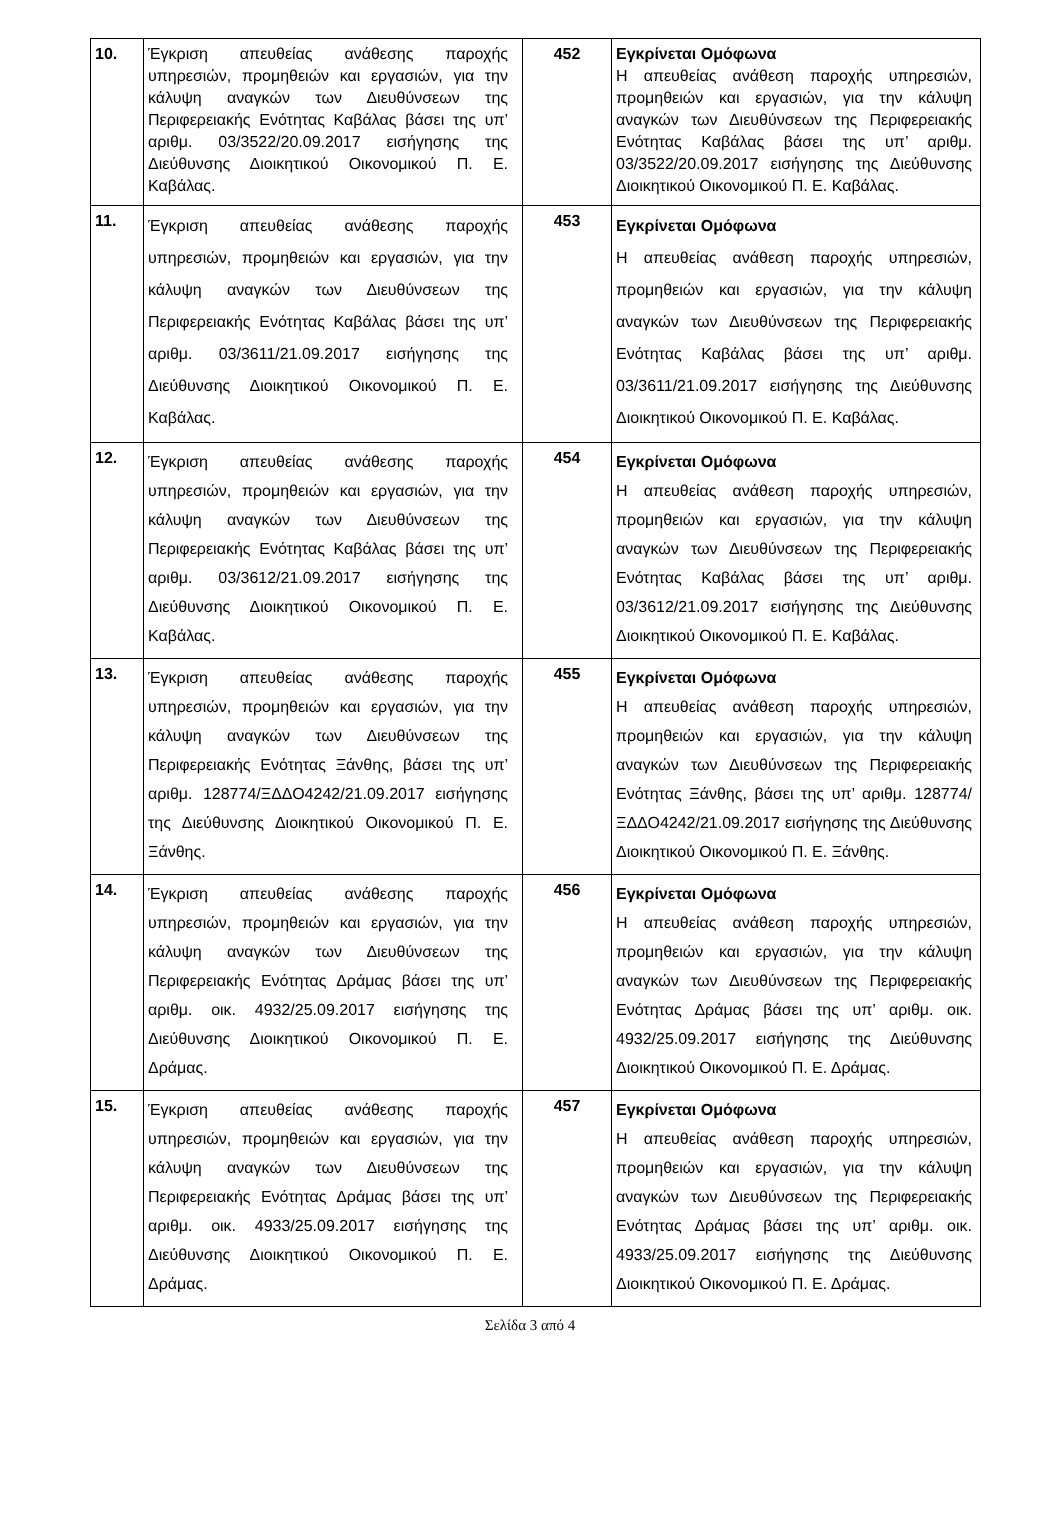| 10. | Έγκριση απευθείας ανάθεσης παροχής υπηρεσιών, προμηθειών και εργασιών, για την κάλυψη αναγκών των Διευθύνσεων της Περιφερειακής Ενότητας Καβάλας βάσει της υπ’ αριθμ. 03/3522/20.09.2017 εισήγησης της Διεύθυνσης Διοικητικού Οικονομικού Π. Ε. Καβάλας. | 452 | Εγκρίνεται Ομόφωνα Η απευθείας ανάθεση παροχής υπηρεσιών, προμηθειών και εργασιών, για την κάλυψη αναγκών των Διευθύνσεων της Περιφερειακής Ενότητας Καβάλας βάσει της υπ’ αριθμ. 03/3522/20.09.2017 εισήγησης της Διεύθυνσης Διοικητικού Οικονομικού Π. Ε. Καβάλας. |
| 11. | Έγκριση απευθείας ανάθεσης παροχής υπηρεσιών, προμηθειών και εργασιών, για την κάλυψη αναγκών των Διευθύνσεων της Περιφερειακής Ενότητας Καβάλας βάσει της υπ’ αριθμ. 03/3611/21.09.2017 εισήγησης της Διεύθυνσης Διοικητικού Οικονομικού Π. Ε. Καβάλας. | 453 | Εγκρίνεται Ομόφωνα Η απευθείας ανάθεση παροχής υπηρεσιών, προμηθειών και εργασιών, για την κάλυψη αναγκών των Διευθύνσεων της Περιφερειακής Ενότητας Καβάλας βάσει της υπ’ αριθμ. 03/3611/21.09.2017 εισήγησης της Διεύθυνσης Διοικητικού Οικονομικού Π. Ε. Καβάλας. |
| 12. | Έγκριση απευθείας ανάθεσης παροχής υπηρεσιών, προμηθειών και εργασιών, για την κάλυψη αναγκών των Διευθύνσεων της Περιφερειακής Ενότητας Καβάλας βάσει της υπ’ αριθμ. 03/3612/21.09.2017 εισήγησης της Διεύθυνσης Διοικητικού Οικονομικού Π. Ε. Καβάλας. | 454 | Εγκρίνεται Ομόφωνα Η απευθείας ανάθεση παροχής υπηρεσιών, προμηθειών και εργασιών, για την κάλυψη αναγκών των Διευθύνσεων της Περιφερειακής Ενότητας Καβάλας βάσει της υπ’ αριθμ. 03/3612/21.09.2017 εισήγησης της Διεύθυνσης Διοικητικού Οικονομικού Π. Ε. Καβάλας. |
| 13. | Έγκριση απευθείας ανάθεσης παροχής υπηρεσιών, προμηθειών και εργασιών, για την κάλυψη αναγκών των Διευθύνσεων της Περιφερειακής Ενότητας Ξάνθης, βάσει της υπ’ αριθμ. 128774/ΞΔΔΟ4242/21.09.2017 εισήγησης της Διεύθυνσης Διοικητικού Οικονομικού Π. Ε. Ξάνθης. | 455 | Εγκρίνεται Ομόφωνα Η απευθείας ανάθεση παροχής υπηρεσιών, προμηθειών και εργασιών, για την κάλυψη αναγκών των Διευθύνσεων της Περιφερειακής Ενότητας Ξάνθης, βάσει της υπ’ αριθμ. 128774/ΞΔΔΟ4242/21.09.2017 εισήγησης της Διεύθυνσης Διοικητικού Οικονομικού Π. Ε. Ξάνθης. |
| 14. | Έγκριση απευθείας ανάθεσης παροχής υπηρεσιών, προμηθειών και εργασιών, για την κάλυψη αναγκών των Διευθύνσεων της Περιφερειακής Ενότητας Δράμας βάσει της υπ’ αριθμ. οικ. 4932/25.09.2017 εισήγησης της Διεύθυνσης Διοικητικού Οικονομικού Π. Ε. Δράμας. | 456 | Εγκρίνεται Ομόφωνα Η απευθείας ανάθεση παροχής υπηρεσιών, προμηθειών και εργασιών, για την κάλυψη αναγκών των Διευθύνσεων της Περιφερειακής Ενότητας Δράμας βάσει της υπ’ αριθμ. οικ. 4932/25.09.2017 εισήγησης της Διεύθυνσης Διοικητικού Οικονομικού Π. Ε. Δράμας. |
| 15. | Έγκριση απευθείας ανάθεσης παροχής υπηρεσιών, προμηθειών και εργασιών, για την κάλυψη αναγκών των Διευθύνσεων της Περιφερειακής Ενότητας Δράμας βάσει της υπ’ αριθμ. οικ. 4933/25.09.2017 εισήγησης της Διεύθυνσης Διοικητικού Οικονομικού Π. Ε. Δράμας. | 457 | Εγκρίνεται Ομόφωνα Η απευθείας ανάθεση παροχής υπηρεσιών, προμηθειών και εργασιών, για την κάλυψη αναγκών των Διευθύνσεων της Περιφερειακής Ενότητας Δράμας βάσει της υπ’ αριθμ. οικ. 4933/25.09.2017 εισήγησης της Διεύθυνσης Διοικητικού Οικονομικού Π. Ε. Δράμας. |
Σελίδα 3 από 4